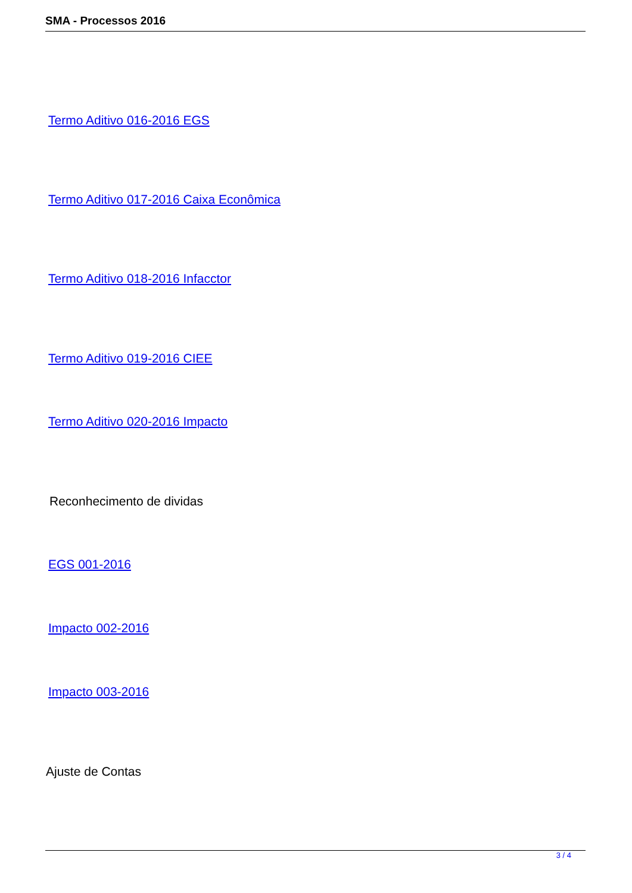SMA - Processos 2016
Termo Aditivo 016-2016 EGS
Termo Aditivo 017-2016 Caixa Econômica
Termo Aditivo 018-2016 Infacctor
Termo Aditivo 019-2016 CIEE
Termo Aditivo 020-2016 Impacto
Reconhecimento de dividas
EGS 001-2016
Impacto 002-2016
Impacto 003-2016
Ajuste de Contas
3 / 4